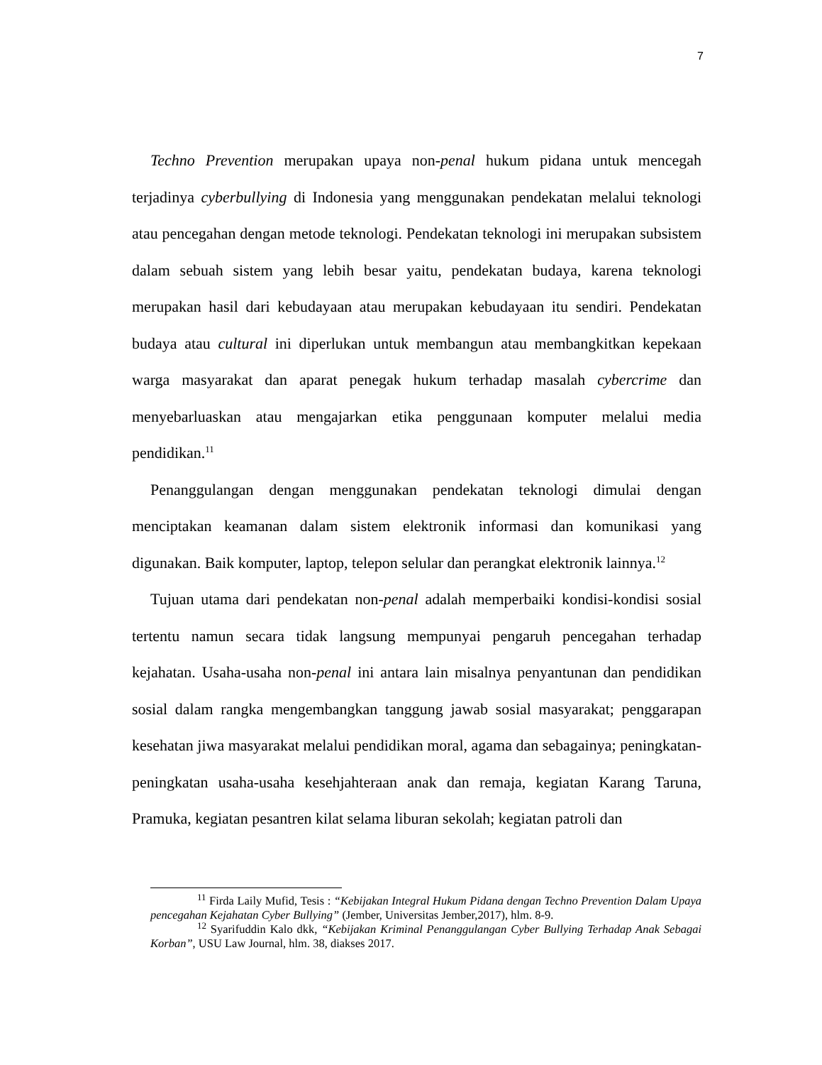7
Techno Prevention merupakan upaya non-penal hukum pidana untuk mencegah terjadinya cyberbullying di Indonesia yang menggunakan pendekatan melalui teknologi atau pencegahan dengan metode teknologi. Pendekatan teknologi ini merupakan subsistem dalam sebuah sistem yang lebih besar yaitu, pendekatan budaya, karena teknologi merupakan hasil dari kebudayaan atau merupakan kebudayaan itu sendiri. Pendekatan budaya atau cultural ini diperlukan untuk membangun atau membangkitkan kepekaan warga masyarakat dan aparat penegak hukum terhadap masalah cybercrime dan menyebarluaskan atau mengajarkan etika penggunaan komputer melalui media pendidikan.<sup>11</sup>
Penanggulangan dengan menggunakan pendekatan teknologi dimulai dengan menciptakan keamanan dalam sistem elektronik informasi dan komunikasi yang digunakan. Baik komputer, laptop, telepon selular dan perangkat elektronik lainnya.<sup>12</sup>
Tujuan utama dari pendekatan non-penal adalah memperbaiki kondisi-kondisi sosial tertentu namun secara tidak langsung mempunyai pengaruh pencegahan terhadap kejahatan. Usaha-usaha non-penal ini antara lain misalnya penyantunan dan pendidikan sosial dalam rangka mengembangkan tanggung jawab sosial masyarakat; penggarapan kesehatan jiwa masyarakat melalui pendidikan moral, agama dan sebagainya; peningkatan-peningkatan usaha-usaha kesehjahteraan anak dan remaja, kegiatan Karang Taruna, Pramuka, kegiatan pesantren kilat selama liburan sekolah; kegiatan patroli dan
<sup>11</sup> Firda Laily Mufid, Tesis : “Kebijakan Integral Hukum Pidana dengan Techno Prevention Dalam Upaya pencegahan Kejahatan Cyber Bullying” (Jember, Universitas Jember,2017), hlm. 8-9.
<sup>12</sup> Syarifuddin Kalo dkk, “Kebijakan Kriminal Penanggulangan Cyber Bullying Terhadap Anak Sebagai Korban”, USU Law Journal, hlm. 38, diakses 2017.